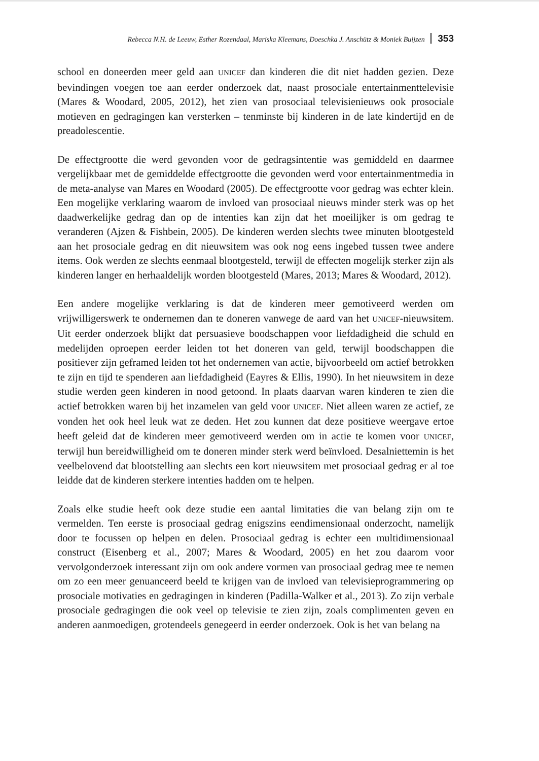Rebecca N.H. de Leeuw, Esther Rozendaal, Mariska Kleemans, Doeschka J. Anschütz & Moniek Buijzen 353
school en doneerden meer geld aan UNICEF dan kinderen die dit niet hadden gezien. Deze bevindingen voegen toe aan eerder onderzoek dat, naast prosociale entertainmenttelevisie (Mares & Woodard, 2005, 2012), het zien van prosociaal televisienieuws ook prosociale motieven en gedragingen kan versterken – tenminste bij kinderen in de late kindertijd en de preadolescentie.
De effectgrootte die werd gevonden voor de gedragsintentie was gemiddeld en daarmee vergelijkbaar met de gemiddelde effectgrootte die gevonden werd voor entertainmentmedia in de meta-analyse van Mares en Woodard (2005). De effectgrootte voor gedrag was echter klein. Een mogelijke verklaring waarom de invloed van prosociaal nieuws minder sterk was op het daadwerkelijke gedrag dan op de intenties kan zijn dat het moeilijker is om gedrag te veranderen (Ajzen & Fishbein, 2005). De kinderen werden slechts twee minuten blootgesteld aan het prosociale gedrag en dit nieuwsitem was ook nog eens ingebed tussen twee andere items. Ook werden ze slechts eenmaal blootgesteld, terwijl de effecten mogelijk sterker zijn als kinderen langer en herhaaldelijk worden blootgesteld (Mares, 2013; Mares & Woodard, 2012).
Een andere mogelijke verklaring is dat de kinderen meer gemotiveerd werden om vrijwilligerswerk te ondernemen dan te doneren vanwege de aard van het UNICEF-nieuwsitem. Uit eerder onderzoek blijkt dat persuasieve boodschappen voor liefdadigheid die schuld en medelijden oproepen eerder leiden tot het doneren van geld, terwijl boodschappen die positiever zijn geframed leiden tot het ondernemen van actie, bijvoorbeeld om actief betrokken te zijn en tijd te spenderen aan liefdadigheid (Eayres & Ellis, 1990). In het nieuwsitem in deze studie werden geen kinderen in nood getoond. In plaats daarvan waren kinderen te zien die actief betrokken waren bij het inzamelen van geld voor UNICEF. Niet alleen waren ze actief, ze vonden het ook heel leuk wat ze deden. Het zou kunnen dat deze positieve weergave ertoe heeft geleid dat de kinderen meer gemotiveerd werden om in actie te komen voor UNICEF, terwijl hun bereidwilligheid om te doneren minder sterk werd beïnvloed. Desalniettemin is het veelbelovend dat blootstelling aan slechts een kort nieuwsitem met prosociaal gedrag er al toe leidde dat de kinderen sterkere intenties hadden om te helpen.
Zoals elke studie heeft ook deze studie een aantal limitaties die van belang zijn om te vermelden. Ten eerste is prosociaal gedrag enigszins eendimensionaal onderzocht, namelijk door te focussen op helpen en delen. Prosociaal gedrag is echter een multidimensionaal construct (Eisenberg et al., 2007; Mares & Woodard, 2005) en het zou daarom voor vervolgonderzoek interessant zijn om ook andere vormen van prosociaal gedrag mee te nemen om zo een meer genuanceerd beeld te krijgen van de invloed van televisieprogrammering op prosociale motivaties en gedragingen in kinderen (Padilla-Walker et al., 2013). Zo zijn verbale prosociale gedragingen die ook veel op televisie te zien zijn, zoals complimenten geven en anderen aanmoedigen, grotendeels genegeerd in eerder onderzoek. Ook is het van belang na